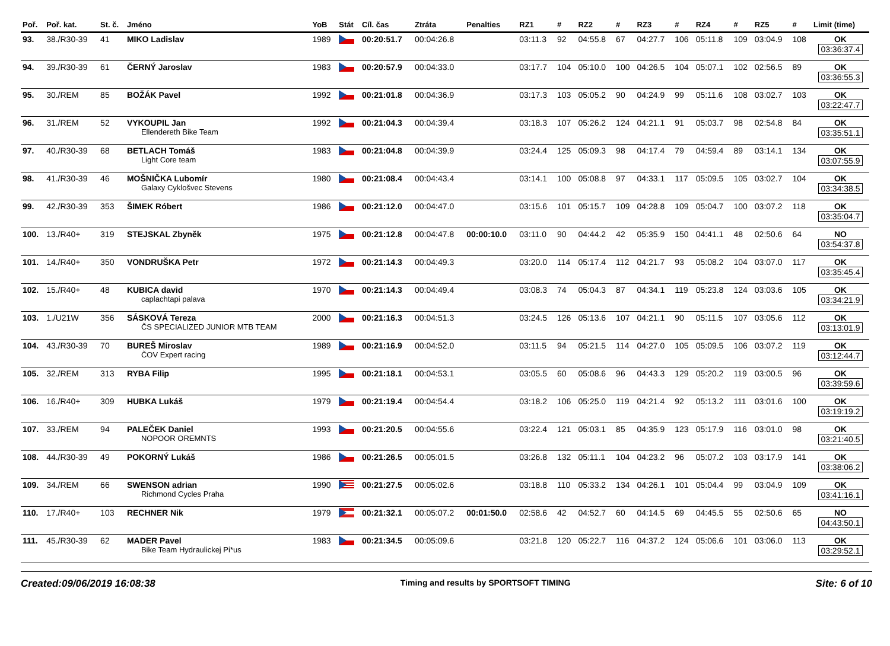| Poř. | Poř. kat. | St. č. | Jméno | YoB | Stát | Cíl. čas | Ztráta | Penalties | RZ1 | # | RZ2 | # | RZ3 | # | RZ4 | # | RZ5 | # | Limit (time) |
| --- | --- | --- | --- | --- | --- | --- | --- | --- | --- | --- | --- | --- | --- | --- | --- | --- | --- | --- | --- |
| 93. | 38./R30-39 | 41 | MIKO Ladislav | 1989 | | 00:20:51.7 | 00:04:26.8 | | 03:11.3 | 92 | 04:55.8 | 67 | 04:27.7 | 106 | 05:11.8 | 109 | 03:04.9 | 108 | OK 03:36:37.4 |
| 94. | 39./R30-39 | 61 | ČERNÝ Jaroslav | 1983 | | 00:20:57.9 | 00:04:33.0 | | 03:17.7 | 104 | 05:10.0 | 100 | 04:26.5 | 104 | 05:07.1 | 102 | 02:56.5 | 89 | OK 03:36:55.3 |
| 95. | 30./REM | 85 | BOŽÁK Pavel | 1992 | | 00:21:01.8 | 00:04:36.9 | | 03:17.3 | 103 | 05:05.2 | 90 | 04:24.9 | 99 | 05:11.6 | 108 | 03:02.7 | 103 | OK 03:22:47.7 |
| 96. | 31./REM | 52 | VYKOUPIL Jan Ellendereth Bike Team | 1992 | | 00:21:04.3 | 00:04:39.4 | | 03:18.3 | 107 | 05:26.2 | 124 | 04:21.1 | 91 | 05:03.7 | 98 | 02:54.8 | 84 | OK 03:35:51.1 |
| 97. | 40./R30-39 | 68 | BETLACH Tomáš Light Core team | 1983 | | 00:21:04.8 | 00:04:39.9 | | 03:24.4 | 125 | 05:09.3 | 98 | 04:17.4 | 79 | 04:59.4 | 89 | 03:14.1 | 134 | OK 03:07:55.9 |
| 98. | 41./R30-39 | 46 | MOŠNIČKA Lubomír Galaxy Cyklošvec Stevens | 1980 | | 00:21:08.4 | 00:04:43.4 | | 03:14.1 | 100 | 05:08.8 | 97 | 04:33.1 | 117 | 05:09.5 | 105 | 03:02.7 | 104 | OK 03:34:38.5 |
| 99. | 42./R30-39 | 353 | ŠIMEK Róbert | 1986 | | 00:21:12.0 | 00:04:47.0 | | 03:15.6 | 101 | 05:15.7 | 109 | 04:28.8 | 109 | 05:04.7 | 100 | 03:07.2 | 118 | OK 03:35:04.7 |
| 100. | 13./R40+ | 319 | STEJSKAL Zbyněk | 1975 | | 00:21:12.8 | 00:04:47.8 | 00:00:10.0 | 03:11.0 | 90 | 04:44.2 | 42 | 05:35.9 | 150 | 04:41.1 | 48 | 02:50.6 | 64 | NO 03:54:37.8 |
| 101. | 14./R40+ | 350 | VONDRUŠKA Petr | 1972 | | 00:21:14.3 | 00:04:49.3 | | 03:20.0 | 114 | 05:17.4 | 112 | 04:21.7 | 93 | 05:08.2 | 104 | 03:07.0 | 117 | OK 03:35:45.4 |
| 102. | 15./R40+ | 48 | KUBICA david caplachtapi palava | 1970 | | 00:21:14.3 | 00:04:49.4 | | 03:08.3 | 74 | 05:04.3 | 87 | 04:34.1 | 119 | 05:23.8 | 124 | 03:03.6 | 105 | OK 03:34:21.9 |
| 103. | 1./U21W | 356 | SÁSKOVÁ Tereza ČS SPECIALIZED JUNIOR MTB TEAM | 2000 | | 00:21:16.3 | 00:04:51.3 | | 03:24.5 | 126 | 05:13.6 | 107 | 04:21.1 | 90 | 05:11.5 | 107 | 03:05.6 | 112 | OK 03:13:01.9 |
| 104. | 43./R30-39 | 70 | BUREŠ Miroslav ČOV Expert racing | 1989 | | 00:21:16.9 | 00:04:52.0 | | 03:11.5 | 94 | 05:21.5 | 114 | 04:27.0 | 105 | 05:09.5 | 106 | 03:07.2 | 119 | OK 03:12:44.7 |
| 105. | 32./REM | 313 | RYBA Filip | 1995 | | 00:21:18.1 | 00:04:53.1 | | 03:05.5 | 60 | 05:08.6 | 96 | 04:43.3 | 129 | 05:20.2 | 119 | 03:00.5 | 96 | OK 03:39:59.6 |
| 106. | 16./R40+ | 309 | HUBKA Lukáš | 1979 | | 00:21:19.4 | 00:04:54.4 | | 03:18.2 | 106 | 05:25.0 | 119 | 04:21.4 | 92 | 05:13.2 | 111 | 03:01.6 | 100 | OK 03:19:19.2 |
| 107. | 33./REM | 94 | PALEČEK Daniel NOPOOR OREMNTS | 1993 | | 00:21:20.5 | 00:04:55.6 | | 03:22.4 | 121 | 05:03.1 | 85 | 04:35.9 | 123 | 05:17.9 | 116 | 03:01.0 | 98 | OK 03:21:40.5 |
| 108. | 44./R30-39 | 49 | POKORNÝ Lukáš | 1986 | | 00:21:26.5 | 00:05:01.5 | | 03:26.8 | 132 | 05:11.1 | 104 | 04:23.2 | 96 | 05:07.2 | 103 | 03:17.9 | 141 | OK 03:38:06.2 |
| 109. | 34./REM | 66 | SWENSON adrian Richmond Cycles Praha | 1990 | | 00:21:27.5 | 00:05:02.6 | | 03:18.8 | 110 | 05:33.2 | 134 | 04:26.1 | 101 | 05:04.4 | 99 | 03:04.9 | 109 | OK 03:41:16.1 |
| 110. | 17./R40+ | 103 | RECHNER Nik | 1979 | | 00:21:32.1 | 00:05:07.2 | 00:01:50.0 | 02:58.6 | 42 | 04:52.7 | 60 | 04:14.5 | 69 | 04:45.5 | 55 | 02:50.6 | 65 | NO 04:43:50.1 |
| 111. | 45./R30-39 | 62 | MADER Pavel Bike Team Hydraulickej Pi*us | 1983 | | 00:21:34.5 | 00:05:09.6 | | 03:21.8 | 120 | 05:22.7 | 116 | 04:37.2 | 124 | 05:06.6 | 101 | 03:06.0 | 113 | OK 03:29:52.1 |
Created:09/06/2019 16:08:38 Timing and results by SPORTSOFT TIMING Site: 6 of 10